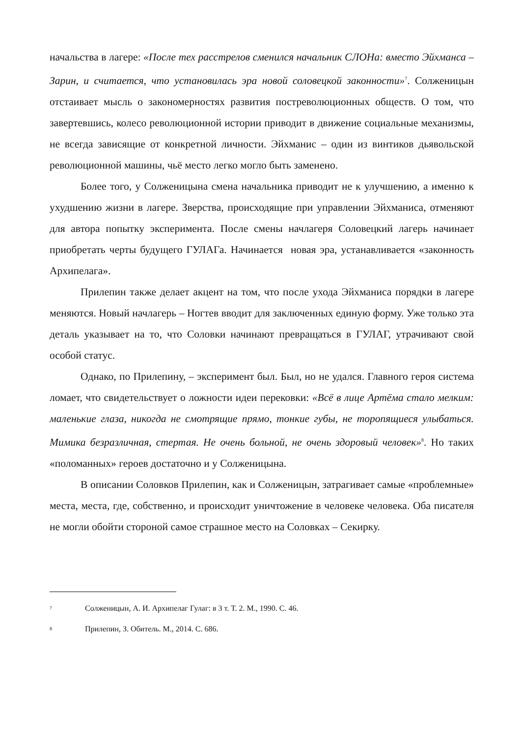начальства в лагере: «После тех расстрелов сменился начальник СЛОНа: вместо Эйхманса – Зарин, и считается, что установилась эра новой соловецкой законности»<sup>7</sup>. Солженицын отстаивает мысль о закономерностях развития постреволюционных обществ. О том, что завертевшись, колесо революционной истории приводит в движение социальные механизмы, не всегда зависящие от конкретной личности. Эйхманис – один из винтиков дьявольской революционной машины, чьё место легко могло быть заменено.
Более того, у Солженицына смена начальника приводит не к улучшению, а именно к ухудшению жизни в лагере. Зверства, происходящие при управлении Эйхманиса, отменяют для автора попытку эксперимента. После смены начлагеря Соловецкий лагерь начинает приобретать черты будущего ГУЛАГа. Начинается новая эра, устанавливается «законность Архипелага».
Прилепин также делает акцент на том, что после ухода Эйхманиса порядки в лагере меняются. Новый начлагерь – Ногтев вводит для заключенных единую форму. Уже только эта деталь указывает на то, что Соловки начинают превращаться в ГУЛАГ, утрачивают свой особой статус.
Однако, по Прилепину, – эксперимент был. Был, но не удался. Главного героя система ломает, что свидетельствует о ложности идеи перековки: «Всё в лице Артёма стало мелким: маленькие глаза, никогда не смотрящие прямо, тонкие губы, не торопящиеся улыбаться. Мимика безразличная, стертая. Не очень больной, не очень здоровый человек»<sup>8</sup>. Но таких «поломанных» героев достаточно и у Солженицына.
В описании Соловков Прилепин, как и Солженицын, затрагивает самые «проблемные» места, места, где, собственно, и происходит уничтожение в человеке человека. Оба писателя не могли обойти стороной самое страшное место на Соловках – Секирку.
7 Солженицын, А. И. Архипелаг Гулаг: в 3 т. Т. 2. М., 1990. С. 46.
8 Прилепин, З. Обитель. М., 2014. С. 686.